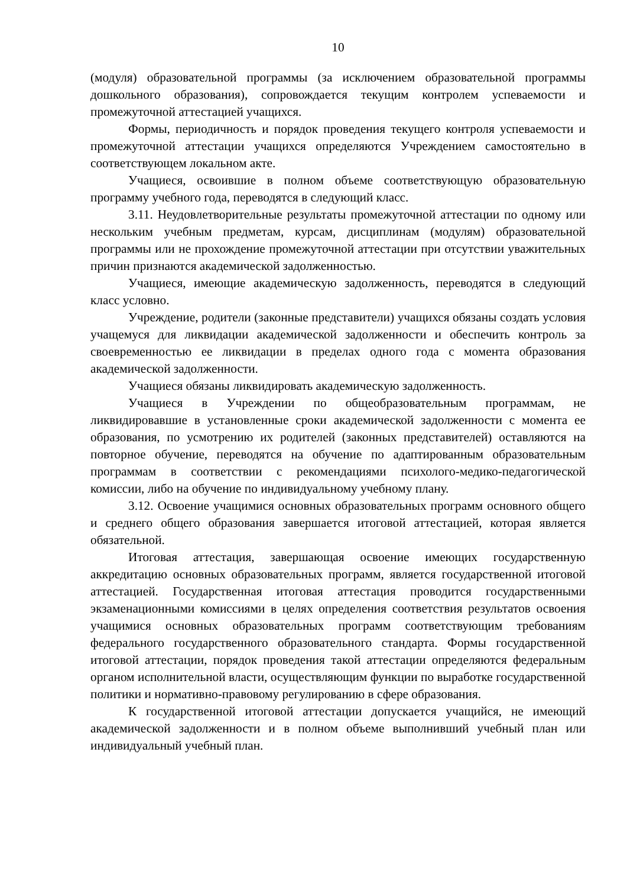10
(модуля) образовательной программы (за исключением образовательной программы дошкольного образования), сопровождается текущим контролем успеваемости и промежуточной аттестацией учащихся.
Формы, периодичность и порядок проведения текущего контроля успеваемости и промежуточной аттестации учащихся определяются Учреждением самостоятельно в соответствующем локальном акте.
Учащиеся, освоившие в полном объеме соответствующую образовательную программу учебного года, переводятся в следующий класс.
3.11. Неудовлетворительные результаты промежуточной аттестации по одному или нескольким учебным предметам, курсам, дисциплинам (модулям) образовательной программы или не прохождение промежуточной аттестации при отсутствии уважительных причин признаются академической задолженностью.
Учащиеся, имеющие академическую задолженность, переводятся в следующий класс условно.
Учреждение, родители (законные представители) учащихся обязаны создать условия учащемуся для ликвидации академической задолженности и обеспечить контроль за своевременностью ее ликвидации в пределах одного года с момента образования академической задолженности.
Учащиеся обязаны ликвидировать академическую задолженность.
Учащиеся в Учреждении по общеобразовательным программам, не ликвидировавшие в установленные сроки академической задолженности с момента ее образования, по усмотрению их родителей (законных представителей) оставляются на повторное обучение, переводятся на обучение по адаптированным образовательным программам в соответствии с рекомендациями психолого-медико-педагогической комиссии, либо на обучение по индивидуальному учебному плану.
3.12. Освоение учащимися основных образовательных программ основного общего и среднего общего образования завершается итоговой аттестацией, которая является обязательной.
Итоговая аттестация, завершающая освоение имеющих государственную аккредитацию основных образовательных программ, является государственной итоговой аттестацией. Государственная итоговая аттестация проводится государственными экзаменационными комиссиями в целях определения соответствия результатов освоения учащимися основных образовательных программ соответствующим требованиям федерального государственного образовательного стандарта. Формы государственной итоговой аттестации, порядок проведения такой аттестации определяются федеральным органом исполнительной власти, осуществляющим функции по выработке государственной политики и нормативно-правовому регулированию в сфере образования.
К государственной итоговой аттестации допускается учащийся, не имеющий академической задолженности и в полном объеме выполнивший учебный план или индивидуальный учебный план.